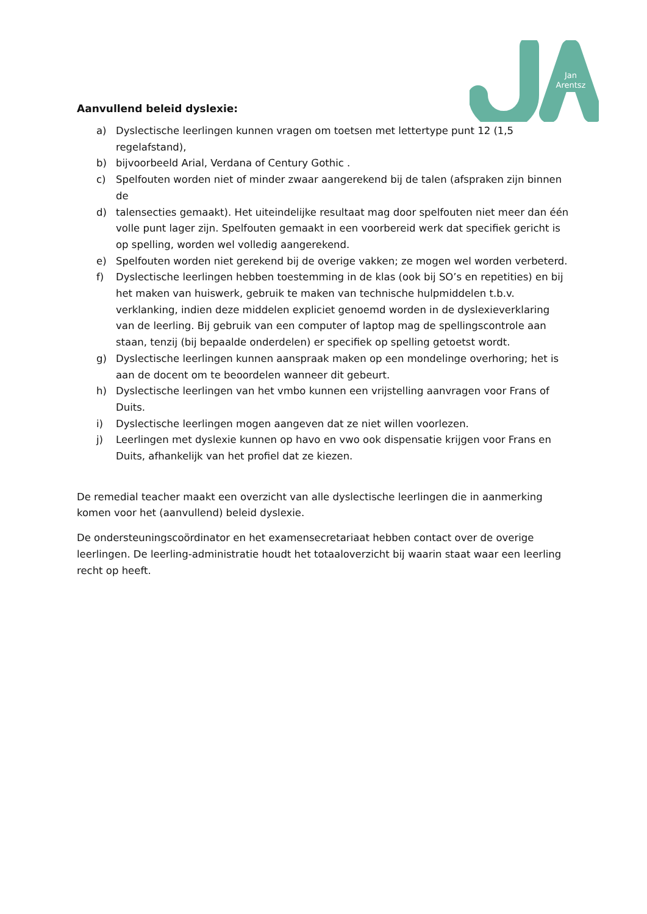Jan
Arentsz
Aanvullend beleid dyslexie:
a) Dyslectische leerlingen kunnen vragen om toetsen met lettertype punt 12 (1,5 regelafstand),
b) bijvoorbeeld Arial, Verdana of Century Gothic .
c) Spelfouten worden niet of minder zwaar aangerekend bij de talen (afspraken zijn binnen de
d) talensecties gemaakt). Het uiteindelijke resultaat mag door spelfouten niet meer dan één volle punt lager zijn. Spelfouten gemaakt in een voorbereid werk dat specifiek gericht is op spelling, worden wel volledig aangerekend.
e) Spelfouten worden niet gerekend bij de overige vakken; ze mogen wel worden verbeterd.
f) Dyslectische leerlingen hebben toestemming in de klas (ook bij SO’s en repetities) en bij het maken van huiswerk, gebruik te maken van technische hulpmiddelen t.b.v. verklanking, indien deze middelen expliciet genoemd worden in de dyslexieverklaring van de leerling. Bij gebruik van een computer of laptop mag de spellingscontrole aan staan, tenzij (bij bepaalde onderdelen) er specifiek op spelling getoetst wordt.
g) Dyslectische leerlingen kunnen aanspraak maken op een mondelinge overhoring; het is aan de docent om te beoordelen wanneer dit gebeurt.
h) Dyslectische leerlingen van het vmbo kunnen een vrijstelling aanvragen voor Frans of Duits.
i) Dyslectische leerlingen mogen aangeven dat ze niet willen voorlezen.
j) Leerlingen met dyslexie kunnen op havo en vwo ook dispensatie krijgen voor Frans en Duits, afhankelijk van het profiel dat ze kiezen.
De remedial teacher maakt een overzicht van alle dyslectische leerlingen die in aanmerking komen voor het (aanvullend) beleid dyslexie.
De ondersteuningscoördinator en het examensecretariaat hebben contact over de overige leerlingen. De leerling-administratie houdt het totaaloverzicht bij waarin staat waar een leerling recht op heeft.